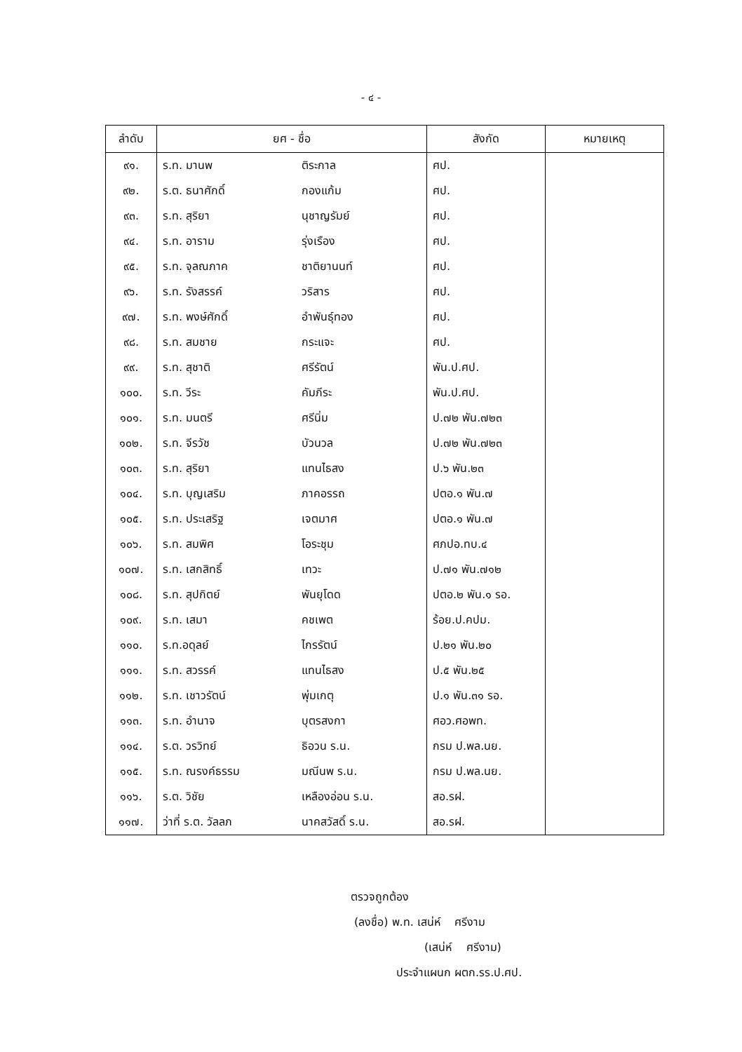- ๔ -
| ลำดับ | ยศ - ชื่อ | | สังกัด | หมายเหตุ |
| --- | --- | --- | --- | --- |
| ๙๑. | ร.ท. มานพ | ติระกาล | ศป. | |
| ๙๒. | ร.ต. ธนาศักดิ์ | กองแก้ม | ศป. | |
| ๙๓. | ร.ท. สุริยา | นุชาญรัมย์ | ศป. | |
| ๙๔. | ร.ท. อาราม | รุ่งเรือง | ศป. | |
| ๙๕. | ร.ท. จุลณภาค | ชาติยานนท์ | ศป. | |
| ๙๖. | ร.ท. รังสรรค์ | วริสาร | ศป. | |
| ๙๗. | ร.ท. พงษ์ศักดิ์ | อำพันธุ์ทอง | ศป. | |
| ๙๘. | ร.ท. สมชาย | กระแจะ | ศป. | |
| ๙๙. | ร.ท. สุชาติ | ศรีรัตน์ | พัน.ป.ศป. | |
| ๑๐๐. | ร.ท. วีระ | คัมภีระ | พัน.ป.ศป. | |
| ๑๐๑. | ร.ท. มนตรี | ศรีนิ่ม | ป.๗๒ พัน.๗๒๓ | |
| ๑๐๒. | ร.ท. จีรวัช | บัวนวล | ป.๗๒ พัน.๗๒๓ | |
| ๑๐๓. | ร.ท. สุริยา | แทนไธสง | ป.๖ พัน.๒๓ | |
| ๑๐๔. | ร.ท. บุญเสริม | ภาคอรรถ | ปตอ.๑ พัน.๗ | |
| ๑๐๕. | ร.ท. ประเสริฐ | เจตมาศ | ปตอ.๑ พัน.๗ | |
| ๑๐๖. | ร.ท. สมพิศ | โอระชุม | ศภปอ.ทบ.๔ | |
| ๑๐๗. | ร.ท. เสกสิทธิ์ | เทวะ | ป.๗๑ พัน.๗๑๒ | |
| ๑๐๘. | ร.ท. สุปกิตย์ | พันยุโดด | ปตอ.๒ พัน.๑ รอ. | |
| ๑๐๙. | ร.ท. เสมา | คชเพต | ร้อย.ป.คปม. | |
| ๑๑๐. | ร.ท.อดุลย์ | ไกรรัตน์ | ป.๒๑ พัน.๒๐ | |
| ๑๑๑. | ร.ท. สวรรค์ | แทนไธสง | ป.๕ พัน.๒๕ | |
| ๑๑๒. | ร.ท. เชาวรัตน์ | พุ่มเกตุ | ป.๑ พัน.๓๑ รอ. | |
| ๑๑๓. | ร.ท. อำนาจ | บุตรสงกา | ศอว.ศอพท. | |
| ๑๑๔. | ร.ต. วรวิทย์ | ธิอวน ร.น. | กรม ป.พล.นย. | |
| ๑๑๕. | ร.ท. ณรงค์ธรรม | มณีนพ ร.น. | กรม ป.พล.นย. | |
| ๑๑๖. | ร.ต. วิชัย | เหลืองอ่อน ร.น. | สอ.รฝ. | |
| ๑๑๗. | ว่าที่ ร.ต. วัลลภ | นาคสวัสดิ์ ร.น. | สอ.รฝ. | |
ตรวจถูกต้อง
(ลงชื่อ) พ.ท. เสน่ห์ ศรีงาม
(เสน่ห์ ศรีงาม)
ประจำแผนก ผตก.รร.ป.ศป.